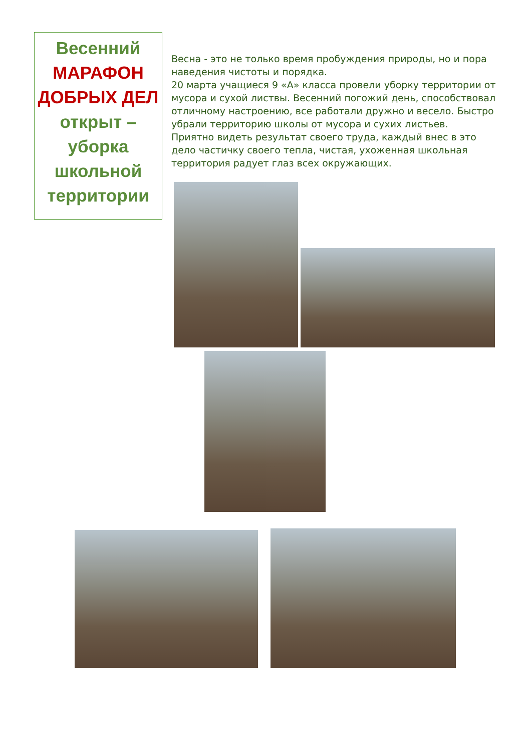Весенний
МАРАФОН ДОБРЫХ ДЕЛ открыт – уборка школьной территории
Весна - это не только время пробуждения природы, но и пора наведения чистоты и порядка.
20 марта учащиеся 9 «А» класса провели уборку территории от мусора и сухой листвы. Весенний погожий день, способствовал отличному настроению, все работали дружно и весело. Быстро убрали территорию школы от мусора и сухих листьев.
Приятно видеть результат своего труда, каждый внес в это дело частичку своего тепла, чистая, ухоженная школьная территория радует глаз всех окружающих.